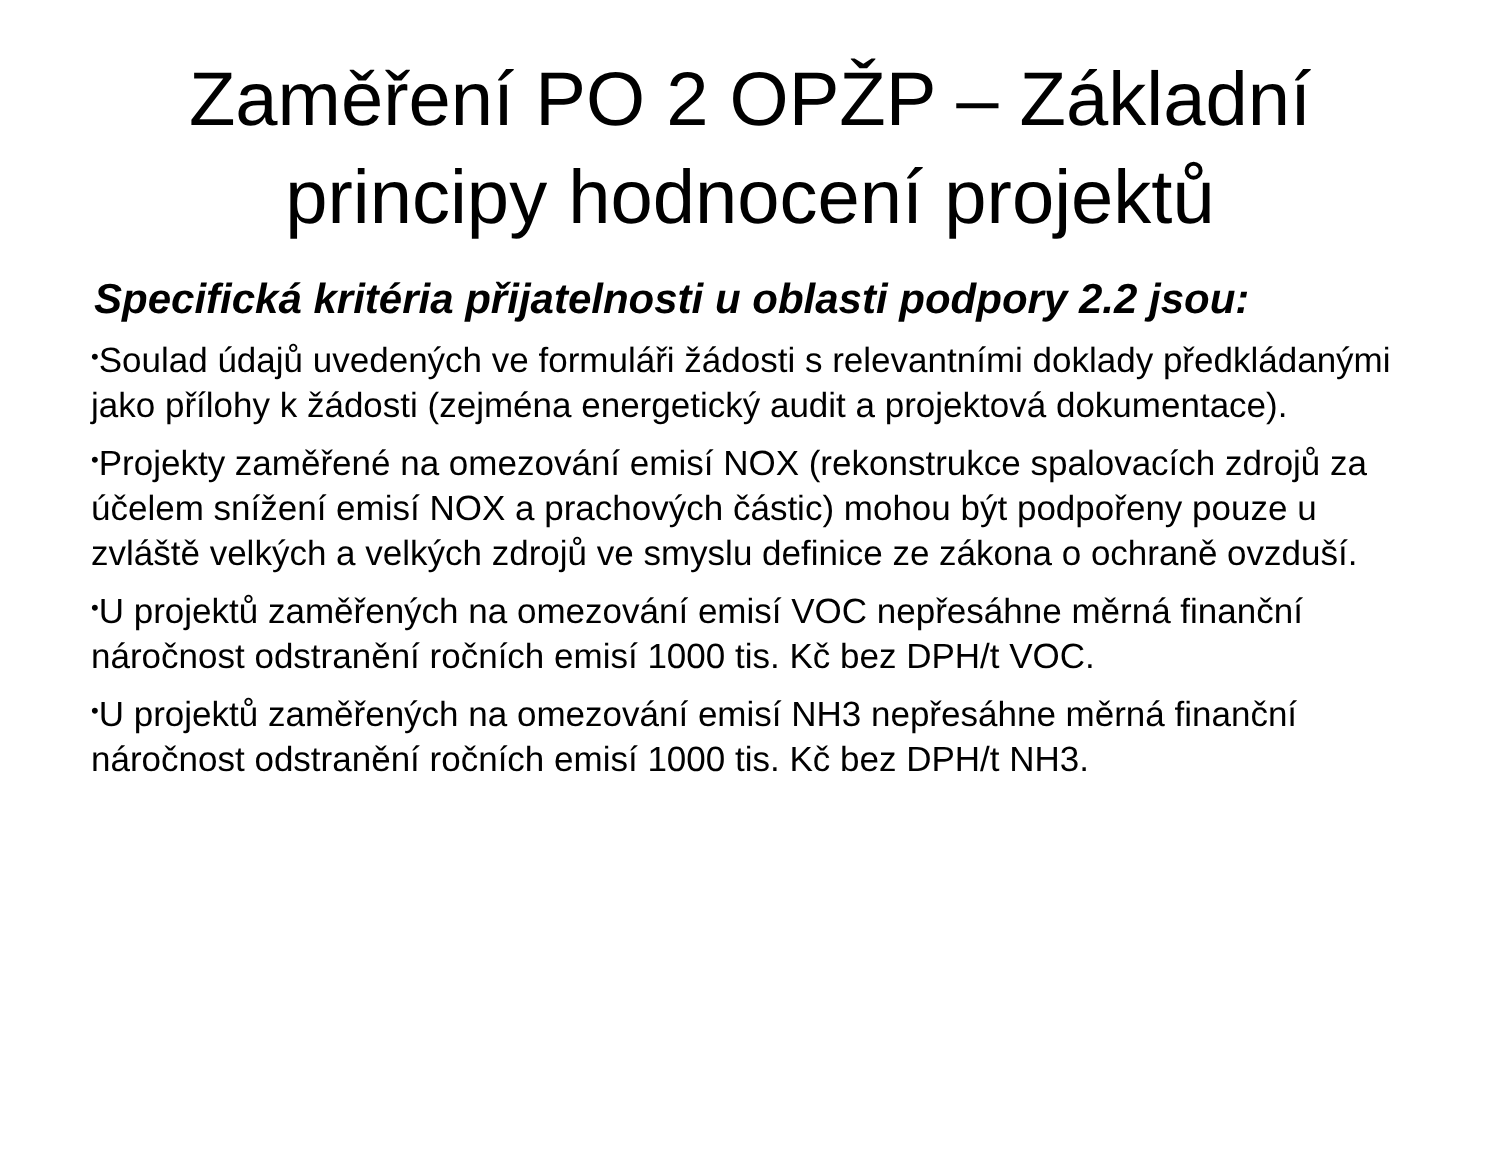Zaměření PO 2 OPŽP – Základní
principy hodnocení projektů
Specifická kritéria přijatelnosti u oblasti podpory 2.2 jsou:
•Soulad údajů uvedených ve formuláři žádosti s relevantními doklady předkládanými jako přílohy k žádosti (zejména energetický audit a projektová dokumentace).
•Projekty zaměřené na omezování emisí NOX (rekonstrukce spalovacích zdrojů za účelem snížení emisí NOX a prachových částic) mohou být podpořeny pouze u zvláště velkých a velkých zdrojů ve smyslu definice ze zákona o ochraně ovzduší.
•U projektů zaměřených na omezování emisí VOC nepřesáhne měrná finanční náročnost odstranění ročních emisí 1000 tis. Kč bez DPH/t VOC.
•U projektů zaměřených na omezování emisí NH3 nepřesáhne měrná finanční náročnost odstranění ročních emisí 1000 tis. Kč bez DPH/t NH3.